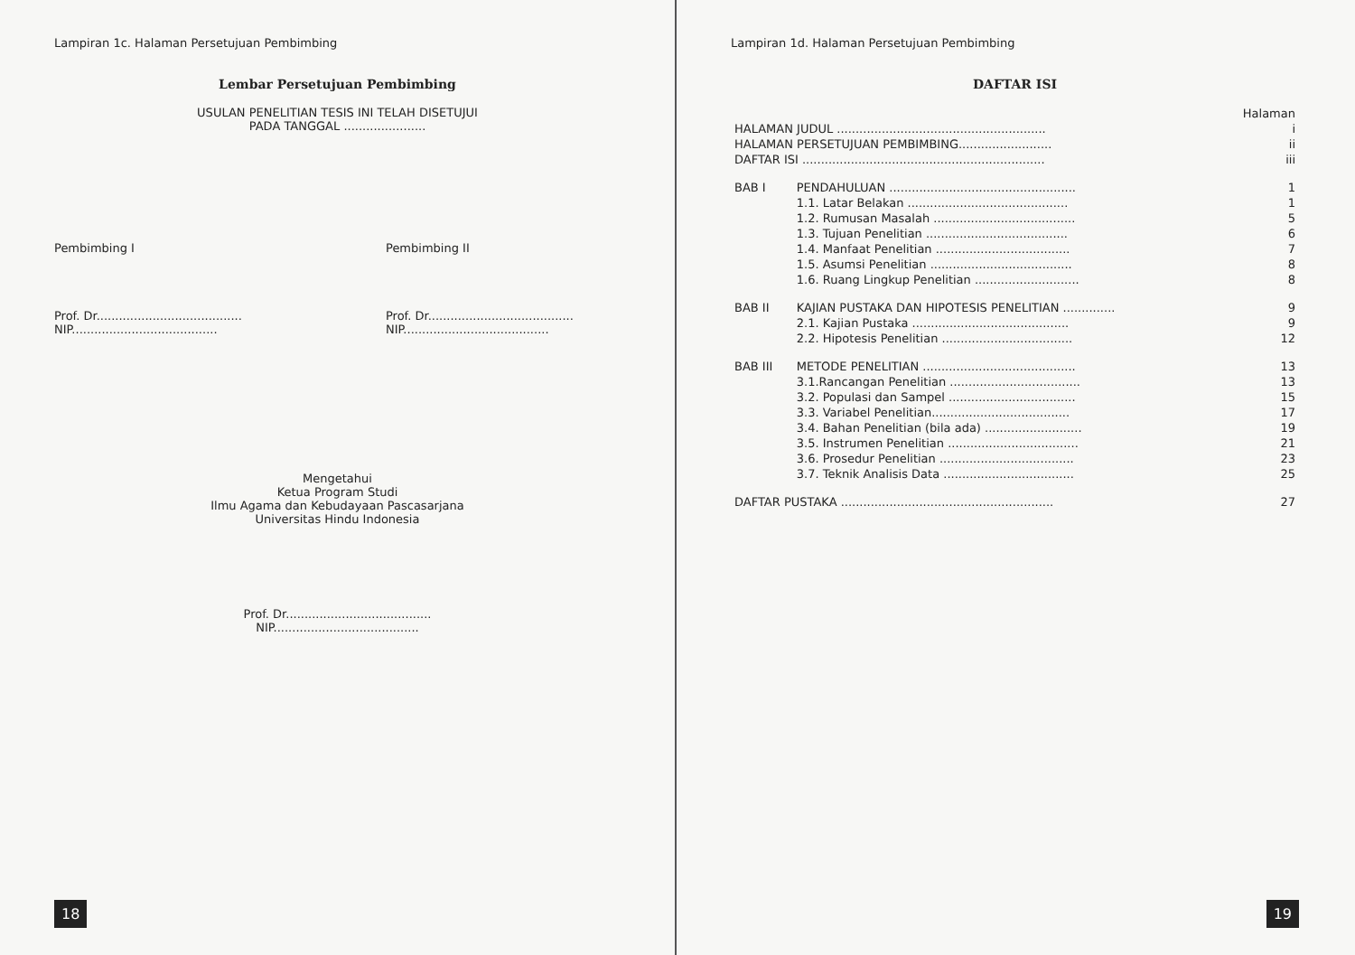Lampiran 1c. Halaman Persetujuan Pembimbing
Lembar Persetujuan Pembimbing
USULAN PENELITIAN TESIS INI TELAH DISETUJUI
PADA TANGGAL ......................
Pembimbing I
Prof. Dr.......................................
NIP.......................................
Pembimbing II
Prof. Dr.......................................
NIP.......................................
Mengetahui
Ketua Program Studi
Ilmu Agama dan Kebudayaan Pascasarjana
Universitas Hindu Indonesia
Prof. Dr.......................................
NIP.......................................
18
Lampiran 1d. Halaman Persetujuan Pembimbing
DAFTAR ISI
| | | Halaman |
| HALAMAN JUDUL ........................................................ | | i |
| HALAMAN PERSETUJUAN PEMBIMBING......................... | | ii |
| DAFTAR ISI ................................................................. | | iii |
| BAB I | PENDAHULUAN .................................................. | 1 |
| | 1.1. Latar Belakan ........................................... | 1 |
| | 1.2. Rumusan Masalah ...................................... | 5 |
| | 1.3. Tujuan Penelitian ...................................... | 6 |
| | 1.4. Manfaat Penelitian .................................... | 7 |
| | 1.5. Asumsi Penelitian ...................................... | 8 |
| | 1.6. Ruang Lingkup Penelitian ............................ | 8 |
| BAB II | KAJIAN PUSTAKA DAN HIPOTESIS PENELITIAN .............. | 9 |
| | 2.1. Kajian Pustaka .......................................... | 9 |
| | 2.2. Hipotesis Penelitian ................................... | 12 |
| BAB III | METODE PENELITIAN ......................................... | 13 |
| | 3.1.Rancangan Penelitian ................................... | 13 |
| | 3.2. Populasi dan Sampel .................................. | 15 |
| | 3.3. Variabel Penelitian..................................... | 17 |
| | 3.4. Bahan Penelitian (bila ada) .......................... | 19 |
| | 3.5. Instrumen Penelitian ................................... | 21 |
| | 3.6. Prosedur Penelitian .................................... | 23 |
| | 3.7. Teknik Analisis Data ................................... | 25 |
| DAFTAR PUSTAKA ......................................................... | | 27 |
19